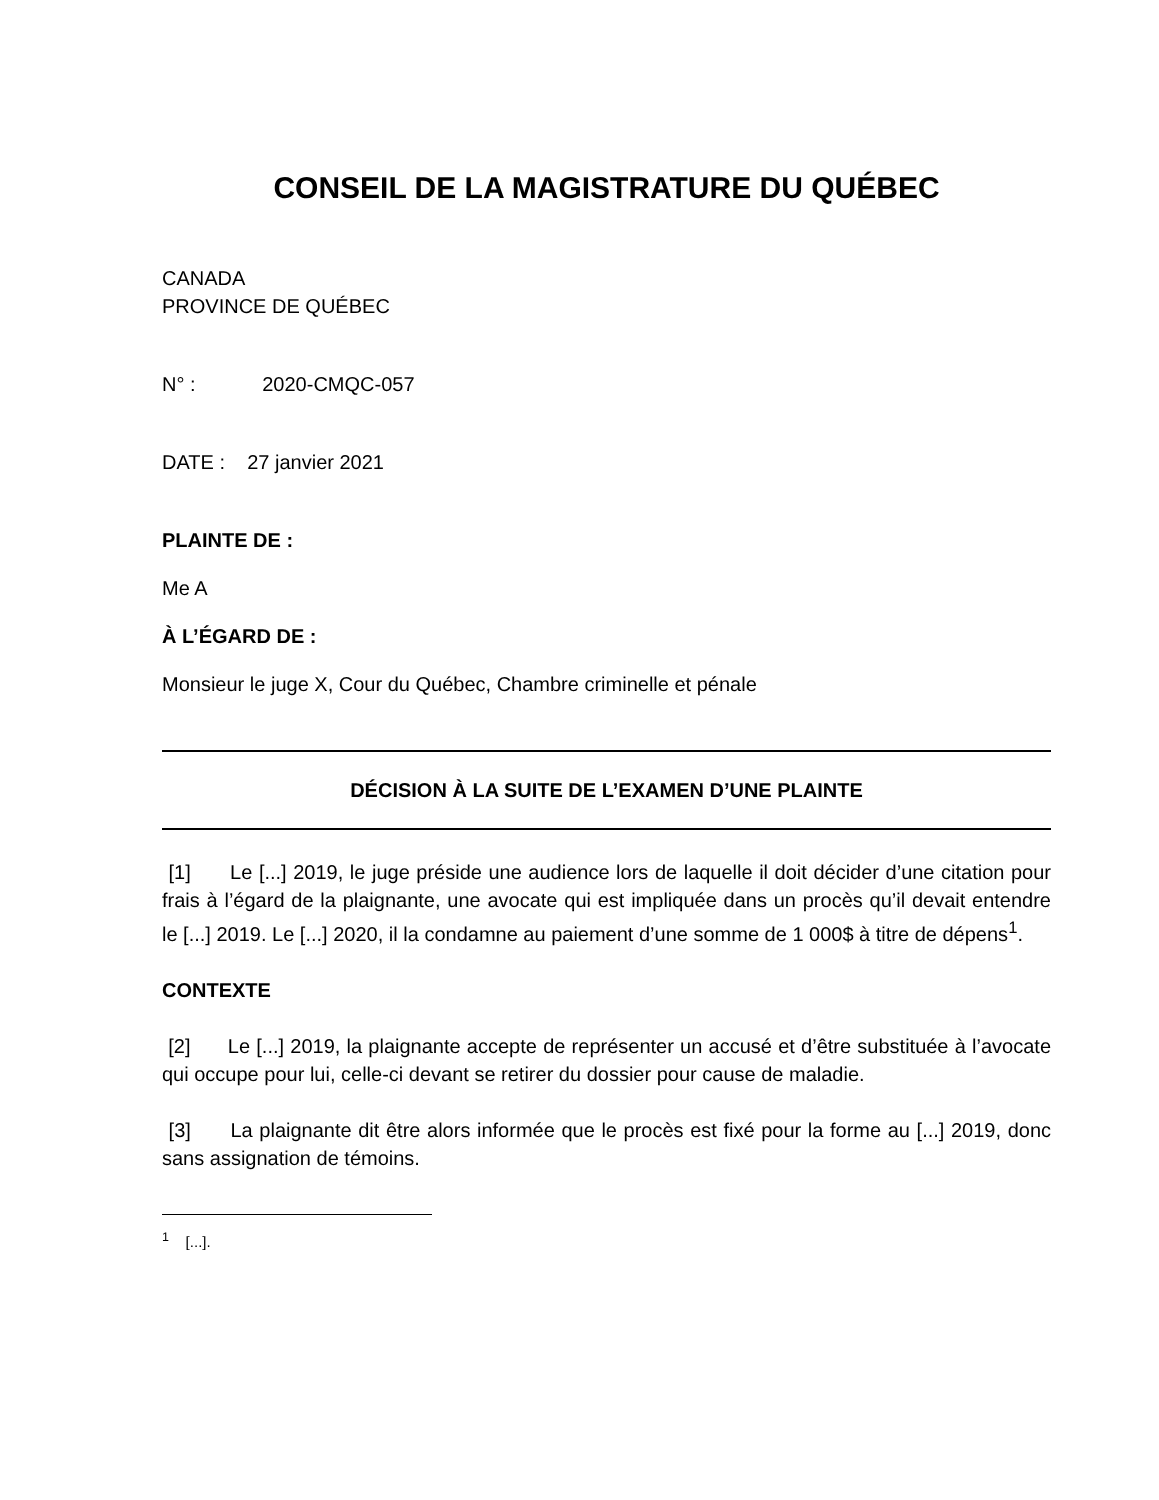CONSEIL DE LA MAGISTRATURE DU QUÉBEC
CANADA
PROVINCE DE QUÉBEC
N° : 2020-CMQC-057
DATE : 27 janvier 2021
PLAINTE DE :
Me A
À L’ÉGARD DE :
Monsieur le juge X, Cour du Québec, Chambre criminelle et pénale
DÉCISION À LA SUITE DE L’EXAMEN D’UNE PLAINTE
[1] Le [...] 2019, le juge préside une audience lors de laquelle il doit décider d’une citation pour frais à l’égard de la plaignante, une avocate qui est impliquée dans un procès qu’il devait entendre le [...] 2019. Le [...] 2020, il la condamne au paiement d’une somme de 1 000$ à titre de dépens<sup>1</sup>.
CONTEXTE
[2] Le [...] 2019, la plaignante accepte de représenter un accusé et d’être substituée à l’avocate qui occupe pour lui, celle-ci devant se retirer du dossier pour cause de maladie.
[3] La plaignante dit être alors informée que le procès est fixé pour la forme au [...] 2019, donc sans assignation de témoins.
<sup>1</sup> [...].